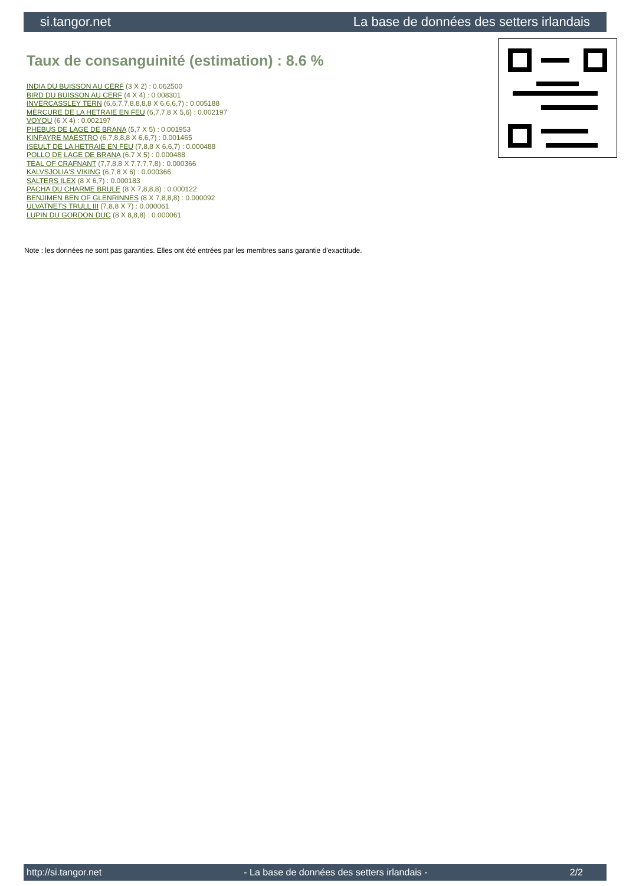si.tangor.net La base de données des setters irlandais
Taux de consanguinité (estimation) : 8.6 %
INDIA DU BUISSON AU CERF (3 X 2) : 0.062500
BIRD DU BUISSON AU CERF (4 X 4) : 0.008301
INVERCASSLEY TERN (6,6,7,7,8,8,8,8 X 6,6,6,7) : 0.005188
MERCURE DE LA HETRAIE EN FEU (6,7,7,8 X 5,6) : 0.002197
VOYOU (6 X 4) : 0.002197
PHEBUS DE LAGE DE BRANA (5,7 X 5) : 0.001953
KINFAYRE MAESTRO (6,7,8,8,8 X 6,6,7) : 0.001465
ISEULT DE LA HETRAIE EN FEU (7,8,8 X 6,6,7) : 0.000488
POLLO DE LAGE DE BRANA (6,7 X 5) : 0.000488
TEAL OF CRAFNANT (7,7,8,8 X 7,7,7,7,8) : 0.000366
KALVSJOLIA'S VIKING (6,7,8 X 6) : 0.000366
SALTERS ILEX (8 X 6,7) : 0.000183
PACHA DU CHARME BRULE (8 X 7,8,8,8) : 0.000122
BENJIMEN BEN OF GLENRINNES (8 X 7,8,8,8) : 0.000092
ULVATNETS TRULL III (7,8,8 X 7) : 0.000061
LUPIN DU GORDON DUC (8 X 8,8,8) : 0.000061
Note : les données ne sont pas garanties. Elles ont été entrées par les membres sans garantie d'exactitude.
http://si.tangor.net - La base de données des setters irlandais - 2/2